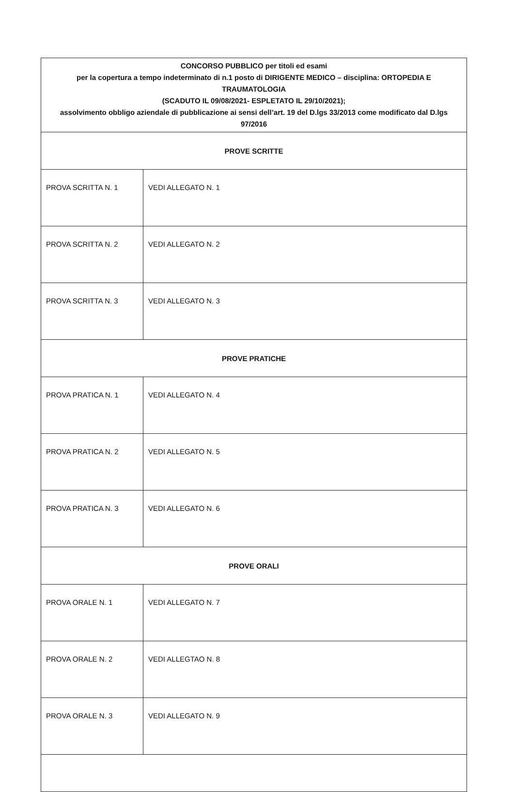| CONCORSO PUBBLICO per titoli ed esami per la copertura a tempo indeterminato di n.1 posto di DIRIGENTE MEDICO – disciplina: ORTOPEDIA E TRAUMATOLOGIA (SCADUTO IL 09/08/2021- ESPLETATO IL 29/10/2021); assolvimento obbligo aziendale di pubblicazione ai sensi dell’art. 19 del D.lgs 33/2013 come modificato dal D.lgs 97/2016 | |
| PROVE SCRITTE | |
| PROVA SCRITTA N. 1 | VEDI ALLEGATO N. 1 |
| PROVA SCRITTA N. 2 | VEDI ALLEGATO N. 2 |
| PROVA SCRITTA N. 3 | VEDI ALLEGATO N. 3 |
| PROVE PRATICHE | |
| PROVA PRATICA N. 1 | VEDI ALLEGATO N. 4 |
| PROVA PRATICA N. 2 | VEDI ALLEGATO N. 5 |
| PROVA PRATICA N. 3 | VEDI ALLEGATO N. 6 |
| PROVE ORALI | |
| PROVA ORALE N. 1 | VEDI ALLEGATO N. 7 |
| PROVA ORALE N. 2 | VEDI ALLEGTAO N. 8 |
| PROVA ORALE N. 3 | VEDI ALLEGATO N. 9 |